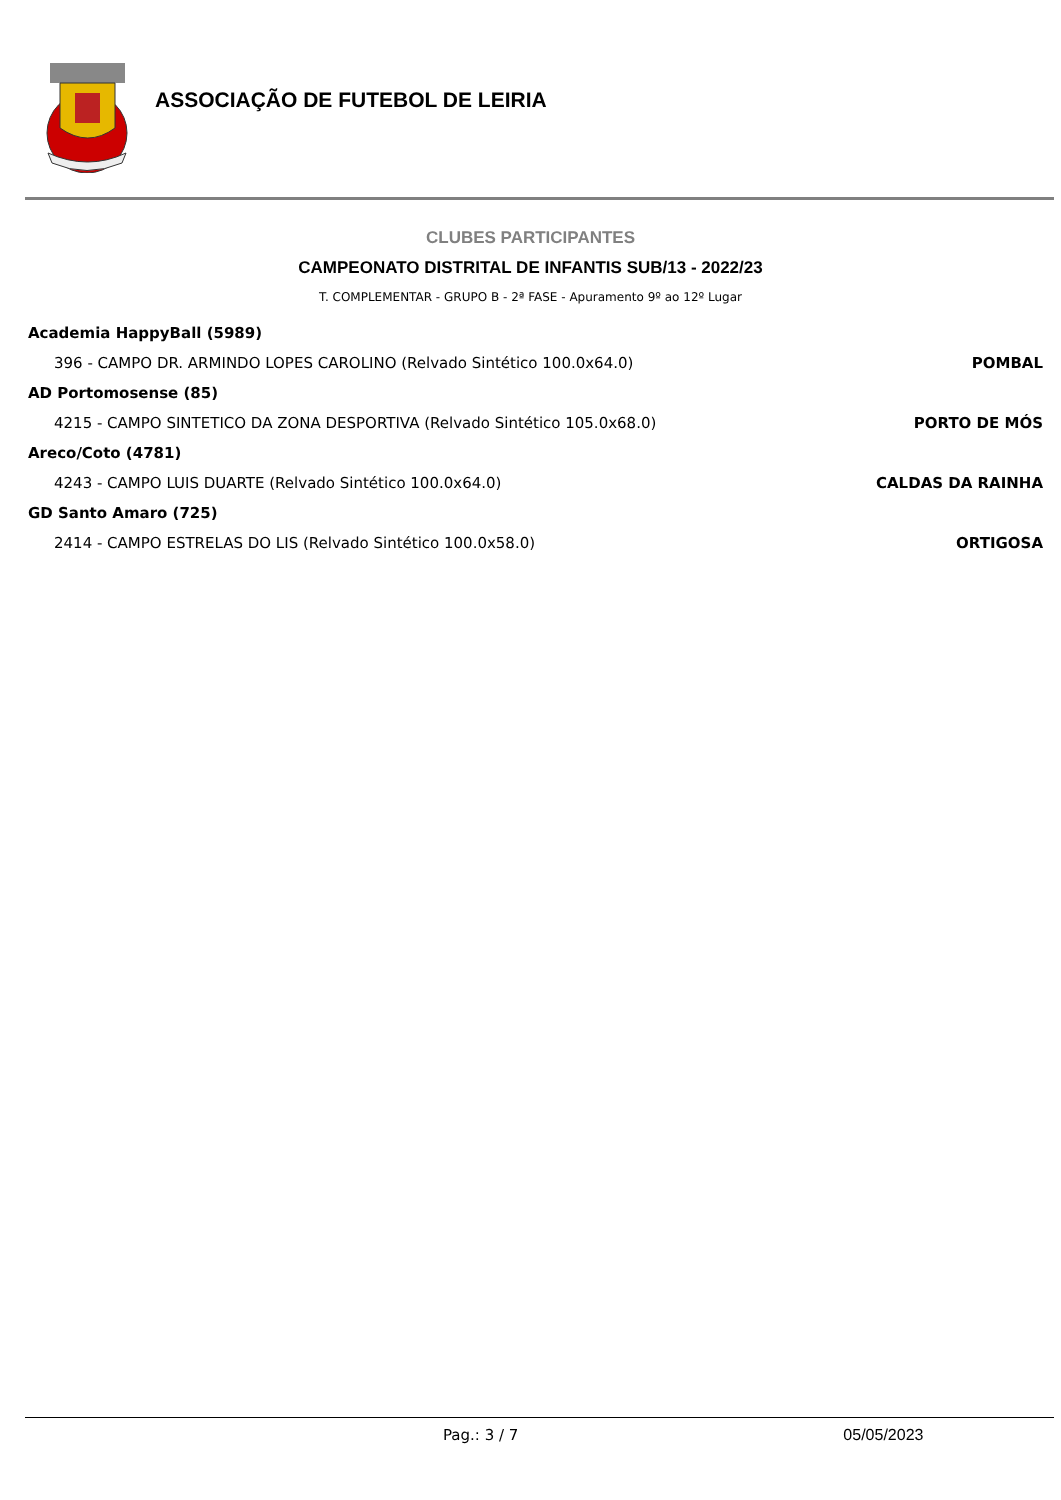ASSOCIAÇÃO DE FUTEBOL DE LEIRIA
CLUBES PARTICIPANTES
CAMPEONATO DISTRITAL DE INFANTIS SUB/13 - 2022/23
T. COMPLEMENTAR - GRUPO B - 2ª FASE - Apuramento 9º ao 12º Lugar
| Academia HappyBall (5989) | |
| 396 - CAMPO DR. ARMINDO LOPES CAROLINO (Relvado Sintético 100.0x64.0) | POMBAL |
| AD Portomosense (85) | |
| 4215 - CAMPO SINTETICO DA ZONA DESPORTIVA (Relvado Sintético 105.0x68.0) | PORTO DE MÓS |
| Areco/Coto (4781) | |
| 4243 - CAMPO LUIS DUARTE (Relvado Sintético 100.0x64.0) | CALDAS DA RAINHA |
| GD Santo Amaro (725) | |
| 2414 - CAMPO ESTRELAS DO LIS (Relvado Sintético 100.0x58.0) | ORTIGOSA |
Pag.: 3 / 7 05/05/2023